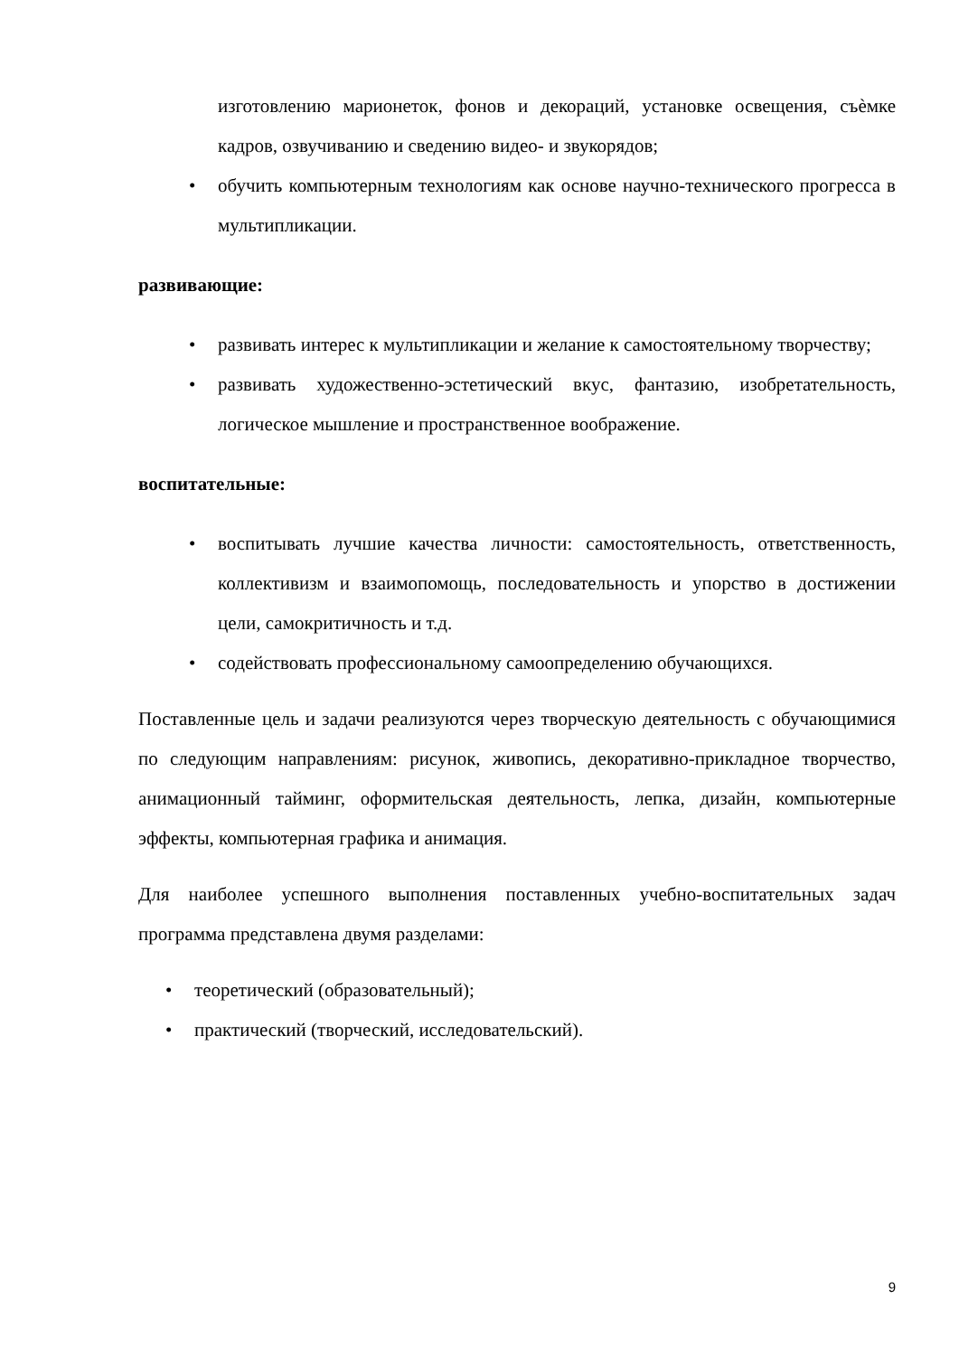изготовлению марионеток, фонов и декораций, установке освещения, съѐмке кадров, озвучиванию и сведению видео- и звукорядов;
• обучить компьютерным технологиям как основе научно-технического прогресса в мультипликации.
развивающие:
• развивать интерес к мультипликации и желание к самостоятельному творчеству;
• развивать художественно-эстетический вкус, фантазию, изобретательность, логическое мышление и пространственное воображение.
воспитательные:
• воспитывать лучшие качества личности: самостоятельность, ответственность, коллективизм и взаимопомощь, последовательность и упорство в достижении цели, самокритичность и т.д.
• содействовать профессиональному самоопределению обучающихся.
Поставленные цель и задачи реализуются через творческую деятельность с обучающимися по следующим направлениям: рисунок, живопись, декоративно-прикладное творчество, анимационный тайминг, оформительская деятельность, лепка, дизайн, компьютерные эффекты, компьютерная графика и анимация.
Для наиболее успешного выполнения поставленных учебно-воспитательных задач программа представлена двумя разделами:
• теоретический (образовательный);
• практический (творческий, исследовательский).
9